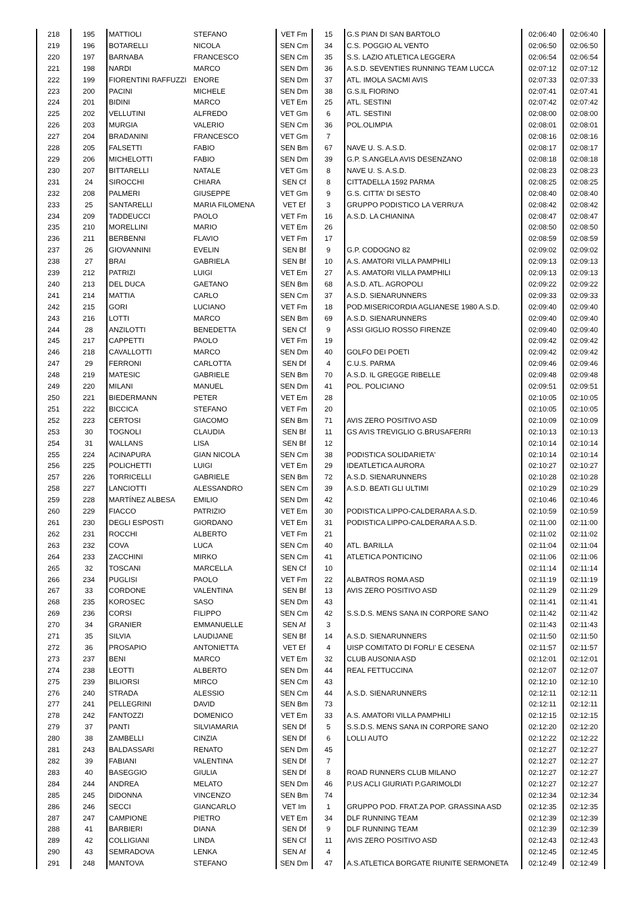| 218 | 195 | MATTIOLI | STEFANO | VET Fm | 15 | G.S PIAN DI SAN BARTOLO | 02:06:40 | 02:06:40 |
| 219 | 196 | BOTARELLI | NICOLA | SEN Cm | 34 | C.S. POGGIO AL VENTO | 02:06:50 | 02:06:50 |
| 220 | 197 | BARNABA | FRANCESCO | SEN Cm | 35 | S.S. LAZIO ATLETICA LEGGERA | 02:06:54 | 02:06:54 |
| 221 | 198 | NARDI | MARCO | SEN Dm | 36 | A.S.D. SEVENTIES RUNNING TEAM LUCCA | 02:07:12 | 02:07:12 |
| 222 | 199 | FIORENTINI RAFFUZZI | ENORE | SEN Dm | 37 | ATL. IMOLA SACMI AVIS | 02:07:33 | 02:07:33 |
| 223 | 200 | PACINI | MICHELE | SEN Dm | 38 | G.S.IL FIORINO | 02:07:41 | 02:07:41 |
| 224 | 201 | BIDINI | MARCO | VET Em | 25 | ATL. SESTINI | 02:07:42 | 02:07:42 |
| 225 | 202 | VELLUTINI | ALFREDO | VET Gm | 6 | ATL. SESTINI | 02:08:00 | 02:08:00 |
| 226 | 203 | MURGIA | VALERIO | SEN Cm | 36 | POL.OLIMPIA | 02:08:01 | 02:08:01 |
| 227 | 204 | BRADANINI | FRANCESCO | VET Gm | 7 | | 02:08:16 | 02:08:16 |
| 228 | 205 | FALSETTI | FABIO | SEN Bm | 67 | NAVE U. S. A.S.D. | 02:08:17 | 02:08:17 |
| 229 | 206 | MICHELOTTI | FABIO | SEN Dm | 39 | G.P. S.ANGELA AVIS DESENZANO | 02:08:18 | 02:08:18 |
| 230 | 207 | BITTARELLI | NATALE | VET Gm | 8 | NAVE U. S. A.S.D. | 02:08:23 | 02:08:23 |
| 231 | 24 | SIROCCHI | CHIARA | SEN Cf | 8 | CITTADELLA 1592 PARMA | 02:08:25 | 02:08:25 |
| 232 | 208 | PALMERI | GIUSEPPE | VET Gm | 9 | G.S. CITTA' DI SESTO | 02:08:40 | 02:08:40 |
| 233 | 25 | SANTARELLI | MARIA FILOMENA | VET Ef | 3 | GRUPPO PODISTICO LA VERRU'A | 02:08:42 | 02:08:42 |
| 234 | 209 | TADDEUCCI | PAOLO | VET Fm | 16 | A.S.D. LA CHIANINA | 02:08:47 | 02:08:47 |
| 235 | 210 | MORELLINI | MARIO | VET Em | 26 | | 02:08:50 | 02:08:50 |
| 236 | 211 | BERBENNI | FLAVIO | VET Fm | 17 | | 02:08:59 | 02:08:59 |
| 237 | 26 | GIOVANNINI | EVELIN | SEN Bf | 9 | G.P. CODOGNO 82 | 02:09:02 | 02:09:02 |
| 238 | 27 | BRAI | GABRIELA | SEN Bf | 10 | A.S. AMATORI VILLA PAMPHILI | 02:09:13 | 02:09:13 |
| 239 | 212 | PATRIZI | LUIGI | VET Em | 27 | A.S. AMATORI VILLA PAMPHILI | 02:09:13 | 02:09:13 |
| 240 | 213 | DEL DUCA | GAETANO | SEN Bm | 68 | A.S.D. ATL. AGROPOLI | 02:09:22 | 02:09:22 |
| 241 | 214 | MATTIA | CARLO | SEN Cm | 37 | A.S.D. SIENARUNNERS | 02:09:33 | 02:09:33 |
| 242 | 215 | GORI | LUCIANO | VET Fm | 18 | POD.MISERICORDIA AGLIANESE 1980 A.S.D. | 02:09:40 | 02:09:40 |
| 243 | 216 | LOTTI | MARCO | SEN Bm | 69 | A.S.D. SIENARUNNERS | 02:09:40 | 02:09:40 |
| 244 | 28 | ANZILOTTI | BENEDETTA | SEN Cf | 9 | ASSI GIGLIO ROSSO FIRENZE | 02:09:40 | 02:09:40 |
| 245 | 217 | CAPPETTI | PAOLO | VET Fm | 19 | | 02:09:42 | 02:09:42 |
| 246 | 218 | CAVALLOTTI | MARCO | SEN Dm | 40 | GOLFO DEI POETI | 02:09:42 | 02:09:42 |
| 247 | 29 | FERRONI | CARLOTTA | SEN Df | 4 | C.U.S. PARMA | 02:09:46 | 02:09:46 |
| 248 | 219 | MATESIC | GABRIELE | SEN Bm | 70 | A.S.D. IL GREGGE RIBELLE | 02:09:48 | 02:09:48 |
| 249 | 220 | MILANI | MANUEL | SEN Dm | 41 | POL. POLICIANO | 02:09:51 | 02:09:51 |
| 250 | 221 | BIEDERMANN | PETER | VET Em | 28 | | 02:10:05 | 02:10:05 |
| 251 | 222 | BICCICA | STEFANO | VET Fm | 20 | | 02:10:05 | 02:10:05 |
| 252 | 223 | CERTOSI | GIACOMO | SEN Bm | 71 | AVIS ZERO POSITIVO ASD | 02:10:09 | 02:10:09 |
| 253 | 30 | TOGNOLI | CLAUDIA | SEN Bf | 11 | GS AVIS TREVIGLIO G.BRUSAFERRI | 02:10:13 | 02:10:13 |
| 254 | 31 | WALLANS | LISA | SEN Bf | 12 | | 02:10:14 | 02:10:14 |
| 255 | 224 | ACINAPURA | GIAN NICOLA | SEN Cm | 38 | PODISTICA SOLIDARIETA' | 02:10:14 | 02:10:14 |
| 256 | 225 | POLICHETTI | LUIGI | VET Em | 29 | IDEATLETICA AURORA | 02:10:27 | 02:10:27 |
| 257 | 226 | TORRICELLI | GABRIELE | SEN Bm | 72 | A.S.D. SIENARUNNERS | 02:10:28 | 02:10:28 |
| 258 | 227 | LANCIOTTI | ALESSANDRO | SEN Cm | 39 | A.S.D. BEATI GLI ULTIMI | 02:10:29 | 02:10:29 |
| 259 | 228 | MARTÍNEZ ALBESA | EMILIO | SEN Dm | 42 | | 02:10:46 | 02:10:46 |
| 260 | 229 | FIACCO | PATRIZIO | VET Em | 30 | PODISTICA LIPPO-CALDERARA A.S.D. | 02:10:59 | 02:10:59 |
| 261 | 230 | DEGLI ESPOSTI | GIORDANO | VET Em | 31 | PODISTICA LIPPO-CALDERARA A.S.D. | 02:11:00 | 02:11:00 |
| 262 | 231 | ROCCHI | ALBERTO | VET Fm | 21 | | 02:11:02 | 02:11:02 |
| 263 | 232 | COVA | LUCA | SEN Cm | 40 | ATL. BARILLA | 02:11:04 | 02:11:04 |
| 264 | 233 | ZACCHINI | MIRKO | SEN Cm | 41 | ATLETICA PONTICINO | 02:11:06 | 02:11:06 |
| 265 | 32 | TOSCANI | MARCELLA | SEN Cf | 10 | | 02:11:14 | 02:11:14 |
| 266 | 234 | PUGLISI | PAOLO | VET Fm | 22 | ALBATROS ROMA ASD | 02:11:19 | 02:11:19 |
| 267 | 33 | CORDONE | VALENTINA | SEN Bf | 13 | AVIS ZERO POSITIVO ASD | 02:11:29 | 02:11:29 |
| 268 | 235 | KOROSEC | SASO | SEN Dm | 43 | | 02:11:41 | 02:11:41 |
| 269 | 236 | CORSI | FILIPPO | SEN Cm | 42 | S.S.D.S. MENS SANA IN CORPORE SANO | 02:11:42 | 02:11:42 |
| 270 | 34 | GRANIER | EMMANUELLE | SEN Af | 3 | | 02:11:43 | 02:11:43 |
| 271 | 35 | SILVIA | LAUDIJANE | SEN Bf | 14 | A.S.D. SIENARUNNERS | 02:11:50 | 02:11:50 |
| 272 | 36 | PROSAPIO | ANTONIETTA | VET Ef | 4 | UISP COMITATO DI FORLI' E CESENA | 02:11:57 | 02:11:57 |
| 273 | 237 | BENI | MARCO | VET Em | 32 | CLUB AUSONIA ASD | 02:12:01 | 02:12:01 |
| 274 | 238 | LEOTTI | ALBERTO | SEN Dm | 44 | REAL FETTUCCINA | 02:12:07 | 02:12:07 |
| 275 | 239 | BILIORSI | MIRCO | SEN Cm | 43 | | 02:12:10 | 02:12:10 |
| 276 | 240 | STRADA | ALESSIO | SEN Cm | 44 | A.S.D. SIENARUNNERS | 02:12:11 | 02:12:11 |
| 277 | 241 | PELLEGRINI | DAVID | SEN Bm | 73 | | 02:12:11 | 02:12:11 |
| 278 | 242 | FANTOZZI | DOMENICO | VET Em | 33 | A.S. AMATORI VILLA PAMPHILI | 02:12:15 | 02:12:15 |
| 279 | 37 | PANTI | SILVIAMARIA | SEN Df | 5 | S.S.D.S. MENS SANA IN CORPORE SANO | 02:12:20 | 02:12:20 |
| 280 | 38 | ZAMBELLI | CINZIA | SEN Df | 6 | LOLLI AUTO | 02:12:22 | 02:12:22 |
| 281 | 243 | BALDASSARI | RENATO | SEN Dm | 45 | | 02:12:27 | 02:12:27 |
| 282 | 39 | FABIANI | VALENTINA | SEN Df | 7 | | 02:12:27 | 02:12:27 |
| 283 | 40 | BASEGGIO | GIULIA | SEN Df | 8 | ROAD RUNNERS CLUB MILANO | 02:12:27 | 02:12:27 |
| 284 | 244 | ANDREA | MELATO | SEN Dm | 46 | P.US ACLI GIURIATI P.GARIMOLDI | 02:12:27 | 02:12:27 |
| 285 | 245 | DIDONNA | VINCENZO | SEN Bm | 74 | | 02:12:34 | 02:12:34 |
| 286 | 246 | SECCI | GIANCARLO | VET Im | 1 | GRUPPO POD. FRAT.ZA POP. GRASSINA ASD | 02:12:35 | 02:12:35 |
| 287 | 247 | CAMPIONE | PIETRO | VET Em | 34 | DLF RUNNING TEAM | 02:12:39 | 02:12:39 |
| 288 | 41 | BARBIERI | DIANA | SEN Df | 9 | DLF RUNNING TEAM | 02:12:39 | 02:12:39 |
| 289 | 42 | COLLIGIANI | LINDA | SEN Cf | 11 | AVIS ZERO POSITIVO ASD | 02:12:43 | 02:12:43 |
| 290 | 43 | SEMRADOVA | LENKA | SEN Af | 4 | | 02:12:45 | 02:12:45 |
| 291 | 248 | MANTOVA | STEFANO | SEN Dm | 47 | A.S.ATLETICA BORGATE RIUNITE SERMONETA | 02:12:49 | 02:12:49 |